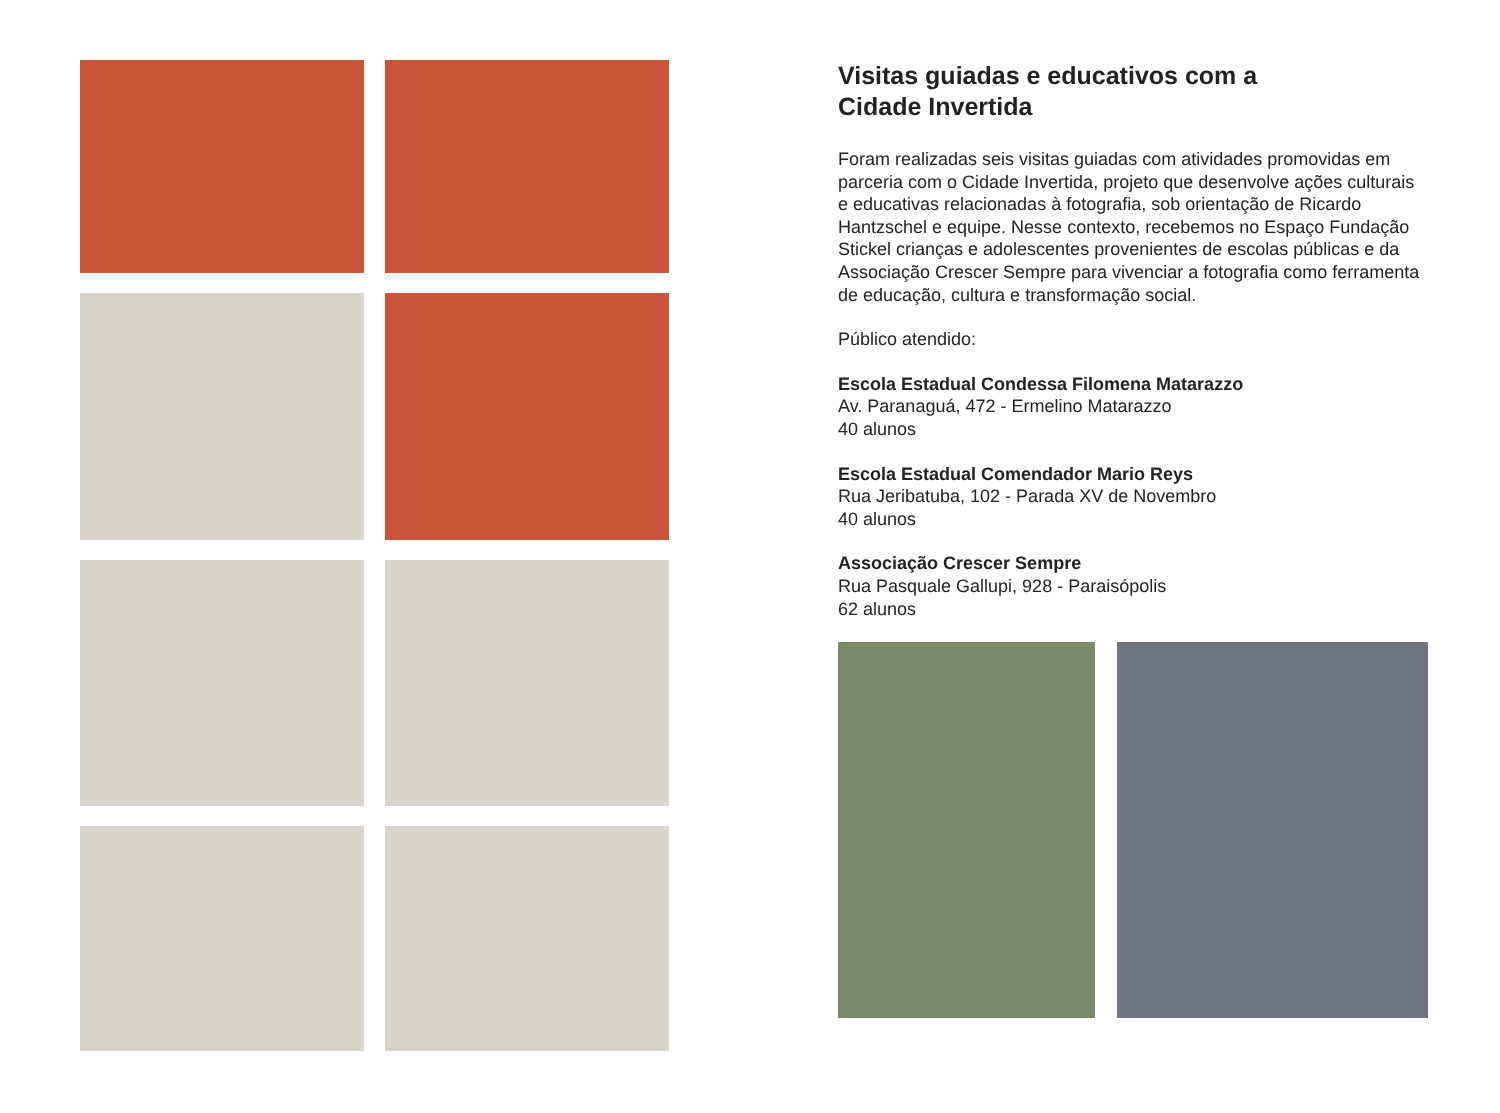Visitas guiadas e educativos com a
Cidade Invertida
Foram realizadas seis visitas guiadas com atividades promovidas em parceria com o Cidade Invertida, projeto que desenvolve ações culturais e educativas relacionadas à fotografia, sob orientação de Ricardo Hantzschel e equipe. Nesse contexto, recebemos no Espaço Fundação Stickel crianças e adolescentes provenientes de escolas públicas e da Associação Crescer Sempre para vivenciar a fotografia como ferramenta de educação, cultura e transformação social.
Público atendido:
Escola Estadual Condessa Filomena Matarazzo
Av. Paranaguá, 472 - Ermelino Matarazzo
40 alunos
Escola Estadual Comendador Mario Reys
Rua Jeribatuba, 102 - Parada XV de Novembro
40 alunos
Associação Crescer Sempre
Rua Pasquale Gallupi, 928 - Paraisópolis
62 alunos